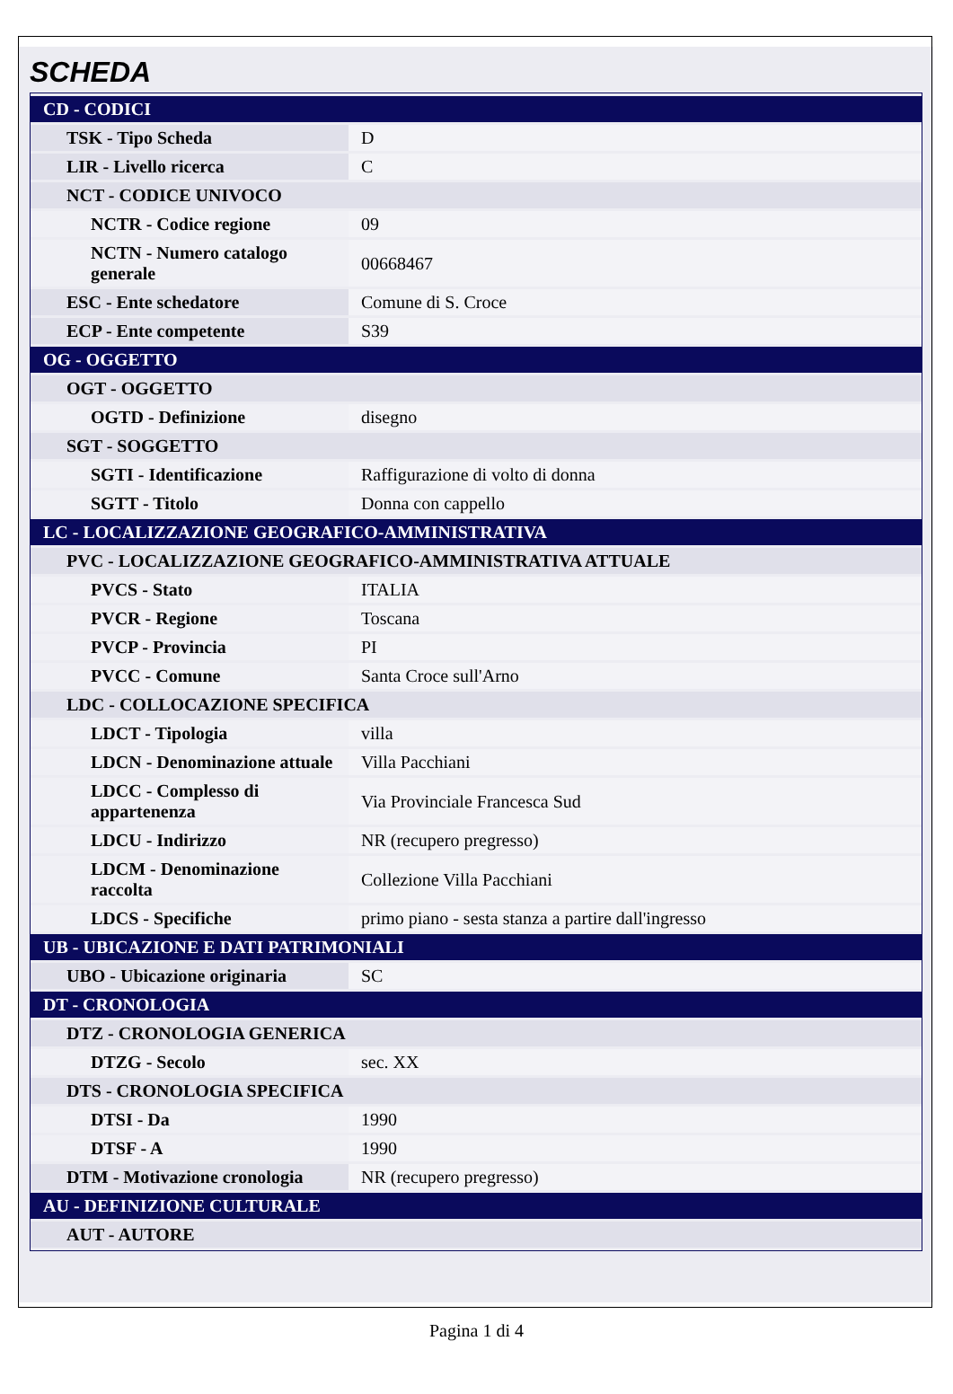SCHEDA
| CD - CODICI | |
| TSK - Tipo Scheda | D |
| LIR - Livello ricerca | C |
| NCT - CODICE UNIVOCO | |
| NCTR - Codice regione | 09 |
| NCTN - Numero catalogo generale | 00668467 |
| ESC - Ente schedatore | Comune di S. Croce |
| ECP - Ente competente | S39 |
| OG - OGGETTO | |
| OGT - OGGETTO | |
| OGTD - Definizione | disegno |
| SGT - SOGGETTO | |
| SGTI - Identificazione | Raffigurazione di volto di donna |
| SGTT - Titolo | Donna con cappello |
| LC - LOCALIZZAZIONE GEOGRAFICO-AMMINISTRATIVA | |
| PVC - LOCALIZZAZIONE GEOGRAFICO-AMMINISTRATIVA ATTUALE | |
| PVCS - Stato | ITALIA |
| PVCR - Regione | Toscana |
| PVCP - Provincia | PI |
| PVCC - Comune | Santa Croce sull'Arno |
| LDC - COLLOCAZIONE SPECIFICA | |
| LDCT - Tipologia | villa |
| LDCN - Denominazione attuale | Villa Pacchiani |
| LDCC - Complesso di appartenenza | Via Provinciale Francesca Sud |
| LDCU - Indirizzo | NR (recupero pregresso) |
| LDCM - Denominazione raccolta | Collezione Villa Pacchiani |
| LDCS - Specifiche | primo piano - sesta stanza a partire dall'ingresso |
| UB - UBICAZIONE E DATI PATRIMONIALI | |
| UBO - Ubicazione originaria | SC |
| DT - CRONOLOGIA | |
| DTZ - CRONOLOGIA GENERICA | |
| DTZG - Secolo | sec. XX |
| DTS - CRONOLOGIA SPECIFICA | |
| DTSI - Da | 1990 |
| DTSF - A | 1990 |
| DTM - Motivazione cronologia | NR (recupero pregresso) |
| AU - DEFINIZIONE CULTURALE | |
| AUT - AUTORE | |
Pagina 1 di 4